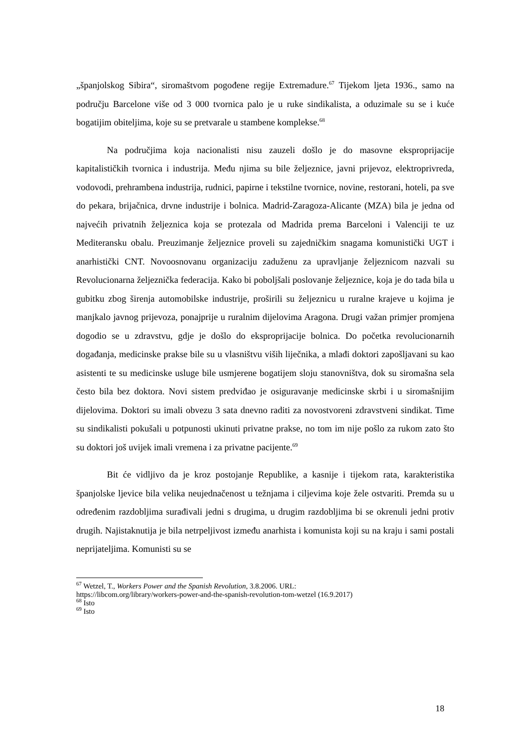„španjolskog Sibira“, siromaštvom pogođene regije Extremadure.<sup>67</sup> Tijekom ljeta 1936., samo na području Barcelone više od 3 000 tvornica palo je u ruke sindikalista, a oduzimale su se i kuće bogatijim obiteljima, koje su se pretvarale u stambene komplekse.<sup>68</sup>
Na područjima koja nacionalisti nisu zauzeli došlo je do masovne eksproprijacije kapitalističkih tvornica i industrija. Među njima su bile željeznice, javni prijevoz, elektroprivreda, vodovodi, prehrambena industrija, rudnici, papirne i tekstilne tvornice, novine, restorani, hoteli, pa sve do pekara, brijačnica, drvne industrije i bolnica. Madrid-Zaragoza-Alicante (MZA) bila je jedna od najvećih privatnih željeznica koja se protezala od Madrida prema Barceloni i Valenciji te uz Mediteransku obalu. Preuzimanje željeznice proveli su zajedničkim snagama komunistički UGT i anarhistički CNT. Novoosnovanu organizaciju zaduženu za upravljanje željeznicom nazvali su Revolucionarna željeznička federacija. Kako bi poboljšali poslovanje željeznice, koja je do tada bila u gubitku zbog širenja automobilske industrije, proširili su željeznicu u ruralne krajeve u kojima je manjkalo javnog prijevoza, ponajprije u ruralnim dijelovima Aragona. Drugi važan primjer promjena dogodio se u zdravstvu, gdje je došlo do eksproprijacije bolnica. Do početka revolucionarnih događanja, medicinske prakse bile su u vlasništvu viših liječnika, a mlađi doktori zapošljavani su kao asistenti te su medicinske usluge bile usmjerene bogatijem sloju stanovništva, dok su siromašna sela često bila bez doktora. Novi sistem predviđao je osiguravanje medicinske skrbi i u siromašnijim dijelovima. Doktori su imali obvezu 3 sata dnevno raditi za novostvoreni zdravstveni sindikat. Time su sindikalisti pokušali u potpunosti ukinuti privatne prakse, no tom im nije pošlo za rukom zato što su doktori još uvijek imali vremena i za privatne pacijente.<sup>69</sup>
Bit će vidljivo da je kroz postojanje Republike, a kasnije i tijekom rata, karakteristika španjolske ljevice bila velika neujednačenost u težnjama i ciljevima koje žele ostvariti. Premda su u određenim razdobljima surađivali jedni s drugima, u drugim razdobljima bi se okrenuli jedni protiv drugih. Najistaknutija je bila netrpeljivost između anarhista i komunista koji su na kraju i sami postali neprijateljima. Komunisti su se
<sup>67</sup> Wetzel, T., Workers Power and the Spanish Revolution, 3.8.2006. URL:
https://libcom.org/library/workers-power-and-the-spanish-revolution-tom-wetzel (16.9.2017)
<sup>68</sup> Isto
<sup>69</sup> Isto
18